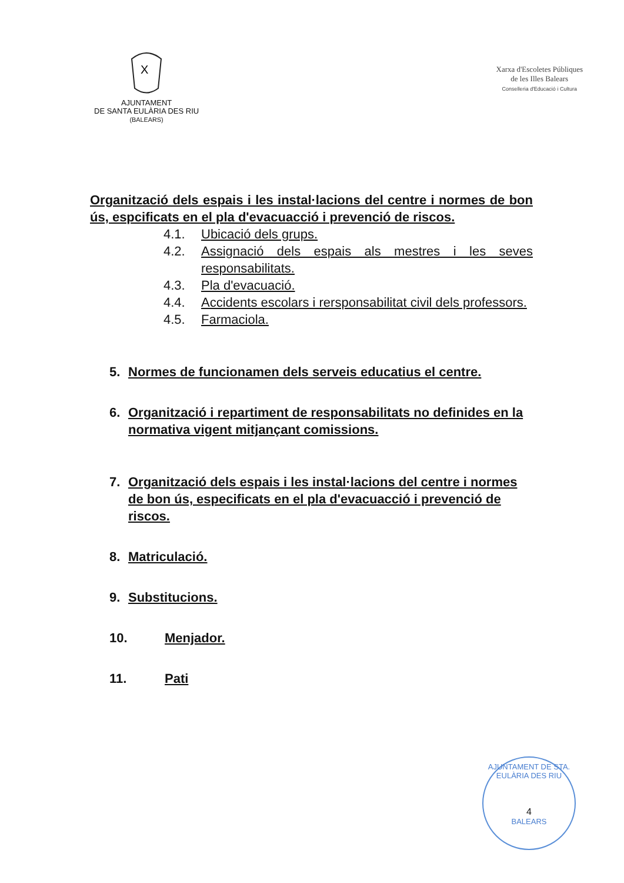X
AJUNTAMENT
DE SANTA EULÀRIA DES RIU
(BALEARS)
Xarxa d'Escoletes Públiques
de les Illes Balears
Conselleria d'Educació i Cultura
Organització dels espais i les instal·lacions del centre i normes de bon ús, espcificats en el pla d'evacuacció i prevenció de riscos.
4.1. Ubicació dels grups.
4.2. Assignació dels espais als mestres i les seves responsabilitats.
4.3. Pla d'evacuació.
4.4. Accidents escolars i rersponsabilitat civil dels professors.
4.5. Farmaciola.
5. Normes de funcionamen dels serveis educatius el centre.
6. Organització i repartiment de responsabilitats no definides en la normativa vigent mitjançant comissions.
7. Organització dels espais i les instal·lacions del centre i normes de bon ús, especificats en el pla d'evacuacció i prevenció de riscos.
8. Matriculació.
9. Substitucions.
10. Menjador.
11. Pati
AJUNTAMENT DE STA. EULÀRIA DES RIU
4
BALEARS